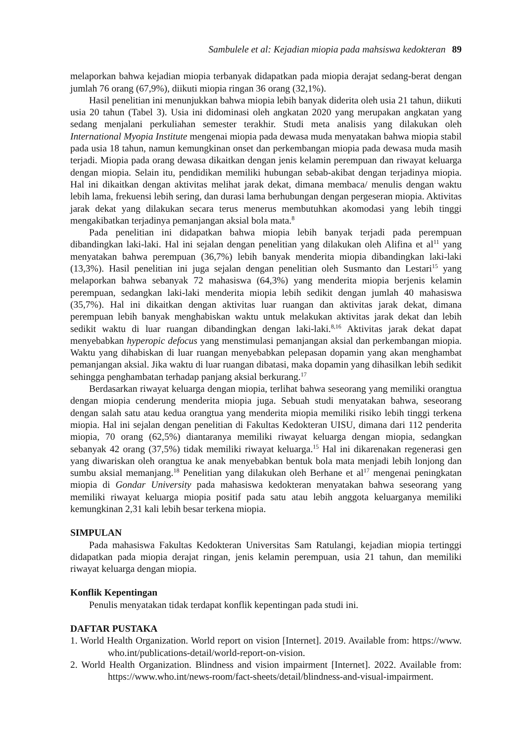Sambulele et al: Kejadian miopia pada mahsiswa kedokteran 89
melaporkan bahwa kejadian miopia terbanyak didapatkan pada miopia derajat sedang-berat dengan jumlah 76 orang (67,9%), diikuti miopia ringan 36 orang (32,1%).
Hasil penelitian ini menunjukkan bahwa miopia lebih banyak diderita oleh usia 21 tahun, diikuti usia 20 tahun (Tabel 3). Usia ini didominasi oleh angkatan 2020 yang merupakan angkatan yang sedang menjalani perkuliahan semester terakhir. Studi meta analisis yang dilakukan oleh International Myopia Institute mengenai miopia pada dewasa muda menyatakan bahwa miopia stabil pada usia 18 tahun, namun kemungkinan onset dan perkembangan miopia pada dewasa muda masih terjadi. Miopia pada orang dewasa dikaitkan dengan jenis kelamin perempuan dan riwayat keluarga dengan miopia. Selain itu, pendidikan memiliki hubungan sebab-akibat dengan terjadinya miopia. Hal ini dikaitkan dengan aktivitas melihat jarak dekat, dimana membaca/ menulis dengan waktu lebih lama, frekuensi lebih sering, dan durasi lama berhubungan dengan pergeseran miopia. Aktivitas jarak dekat yang dilakukan secara terus menerus membutuhkan akomodasi yang lebih tinggi mengakibatkan terjadinya pemanjangan aksial bola mata.<sup>8</sup>
Pada penelitian ini didapatkan bahwa miopia lebih banyak terjadi pada perempuan dibandingkan laki-laki. Hal ini sejalan dengan penelitian yang dilakukan oleh Alifina et al<sup>11</sup> yang menyatakan bahwa perempuan (36,7%) lebih banyak menderita miopia dibandingkan laki-laki (13,3%). Hasil penelitian ini juga sejalan dengan penelitian oleh Susmanto dan Lestari<sup>15</sup> yang melaporkan bahwa sebanyak 72 mahasiswa (64,3%) yang menderita miopia berjenis kelamin perempuan, sedangkan laki-laki menderita miopia lebih sedikit dengan jumlah 40 mahasiswa (35,7%). Hal ini dikaitkan dengan aktivitas luar ruangan dan aktivitas jarak dekat, dimana perempuan lebih banyak menghabiskan waktu untuk melakukan aktivitas jarak dekat dan lebih sedikit waktu di luar ruangan dibandingkan dengan laki-laki.<sup>8,16</sup> Aktivitas jarak dekat dapat menyebabkan hyperopic defocus yang menstimulasi pemanjangan aksial dan perkembangan miopia. Waktu yang dihabiskan di luar ruangan menyebabkan pelepasan dopamin yang akan menghambat pemanjangan aksial. Jika waktu di luar ruangan dibatasi, maka dopamin yang dihasilkan lebih sedikit sehingga penghambatan terhadap panjang aksial berkurang.<sup>17</sup>
Berdasarkan riwayat keluarga dengan miopia, terlihat bahwa seseorang yang memiliki orangtua dengan miopia cenderung menderita miopia juga. Sebuah studi menyatakan bahwa, seseorang dengan salah satu atau kedua orangtua yang menderita miopia memiliki risiko lebih tinggi terkena miopia. Hal ini sejalan dengan penelitian di Fakultas Kedokteran UISU, dimana dari 112 penderita miopia, 70 orang (62,5%) diantaranya memiliki riwayat keluarga dengan miopia, sedangkan sebanyak 42 orang (37,5%) tidak memiliki riwayat keluarga.<sup>15</sup> Hal ini dikarenakan regenerasi gen yang diwariskan oleh orangtua ke anak menyebabkan bentuk bola mata menjadi lebih lonjong dan sumbu aksial memanjang.<sup>18</sup> Penelitian yang dilakukan oleh Berhane et al<sup>17</sup> mengenai peningkatan miopia di Gondar University pada mahasiswa kedokteran menyatakan bahwa seseorang yang memiliki riwayat keluarga miopia positif pada satu atau lebih anggota keluarganya memiliki kemungkinan 2,31 kali lebih besar terkena miopia.
SIMPULAN
Pada mahasiswa Fakultas Kedokteran Universitas Sam Ratulangi, kejadian miopia tertinggi didapatkan pada miopia derajat ringan, jenis kelamin perempuan, usia 21 tahun, dan memiliki riwayat keluarga dengan miopia.
Konflik Kepentingan
Penulis menyatakan tidak terdapat konflik kepentingan pada studi ini.
DAFTAR PUSTAKA
1. World Health Organization. World report on vision [Internet]. 2019. Available from: https://www. who.int/publications-detail/world-report-on-vision.
2. World Health Organization. Blindness and vision impairment [Internet]. 2022. Available from: https://www.who.int/news-room/fact-sheets/detail/blindness-and-visual-impairment.